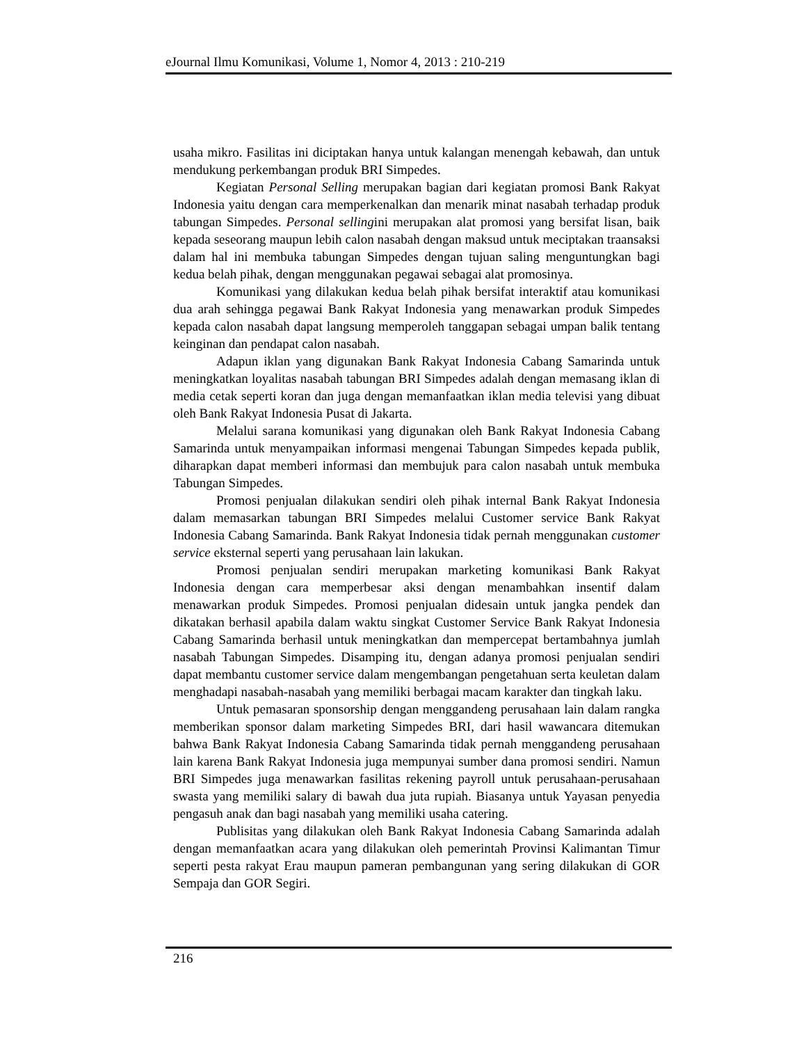eJournal Ilmu Komunikasi, Volume 1, Nomor 4, 2013 : 210-219
usaha mikro. Fasilitas ini diciptakan hanya untuk kalangan menengah kebawah, dan untuk mendukung perkembangan produk BRI Simpedes.
Kegiatan Personal Selling merupakan bagian dari kegiatan promosi Bank Rakyat Indonesia yaitu dengan cara memperkenalkan dan menarik minat nasabah terhadap produk tabungan Simpedes. Personal sellingini merupakan alat promosi yang bersifat lisan, baik kepada seseorang maupun lebih calon nasabah dengan maksud untuk meciptakan traansaksi dalam hal ini membuka tabungan Simpedes dengan tujuan saling menguntungkan bagi kedua belah pihak, dengan menggunakan pegawai sebagai alat promosinya.
Komunikasi yang dilakukan kedua belah pihak bersifat interaktif atau komunikasi dua arah sehingga pegawai Bank Rakyat Indonesia yang menawarkan produk Simpedes kepada calon nasabah dapat langsung memperoleh tanggapan sebagai umpan balik tentang keinginan dan pendapat calon nasabah.
Adapun iklan yang digunakan Bank Rakyat Indonesia Cabang Samarinda untuk meningkatkan loyalitas nasabah tabungan BRI Simpedes adalah dengan memasang iklan di media cetak seperti koran dan juga dengan memanfaatkan iklan media televisi yang dibuat oleh Bank Rakyat Indonesia Pusat di Jakarta.
Melalui sarana komunikasi yang digunakan oleh Bank Rakyat Indonesia Cabang Samarinda untuk menyampaikan informasi mengenai Tabungan Simpedes kepada publik, diharapkan dapat memberi informasi dan membujuk para calon nasabah untuk membuka Tabungan Simpedes.
Promosi penjualan dilakukan sendiri oleh pihak internal Bank Rakyat Indonesia dalam memasarkan tabungan BRI Simpedes melalui Customer service Bank Rakyat Indonesia Cabang Samarinda. Bank Rakyat Indonesia tidak pernah menggunakan customer service eksternal seperti yang perusahaan lain lakukan.
Promosi penjualan sendiri merupakan marketing komunikasi Bank Rakyat Indonesia dengan cara memperbesar aksi dengan menambahkan insentif dalam menawarkan produk Simpedes. Promosi penjualan didesain untuk jangka pendek dan dikatakan berhasil apabila dalam waktu singkat Customer Service Bank Rakyat Indonesia Cabang Samarinda berhasil untuk meningkatkan dan mempercepat bertambahnya jumlah nasabah Tabungan Simpedes. Disamping itu, dengan adanya promosi penjualan sendiri dapat membantu customer service dalam mengembangan pengetahuan serta keuletan dalam menghadapi nasabah-nasabah yang memiliki berbagai macam karakter dan tingkah laku.
Untuk pemasaran sponsorship dengan menggandeng perusahaan lain dalam rangka memberikan sponsor dalam marketing Simpedes BRI, dari hasil wawancara ditemukan bahwa Bank Rakyat Indonesia Cabang Samarinda tidak pernah menggandeng perusahaan lain karena Bank Rakyat Indonesia juga mempunyai sumber dana promosi sendiri. Namun BRI Simpedes juga menawarkan fasilitas rekening payroll untuk perusahaan-perusahaan swasta yang memiliki salary di bawah dua juta rupiah. Biasanya untuk Yayasan penyedia pengasuh anak dan bagi nasabah yang memiliki usaha catering.
Publisitas yang dilakukan oleh Bank Rakyat Indonesia Cabang Samarinda adalah dengan memanfaatkan acara yang dilakukan oleh pemerintah Provinsi Kalimantan Timur seperti pesta rakyat Erau maupun pameran pembangunan yang sering dilakukan di GOR Sempaja dan GOR Segiri.
216